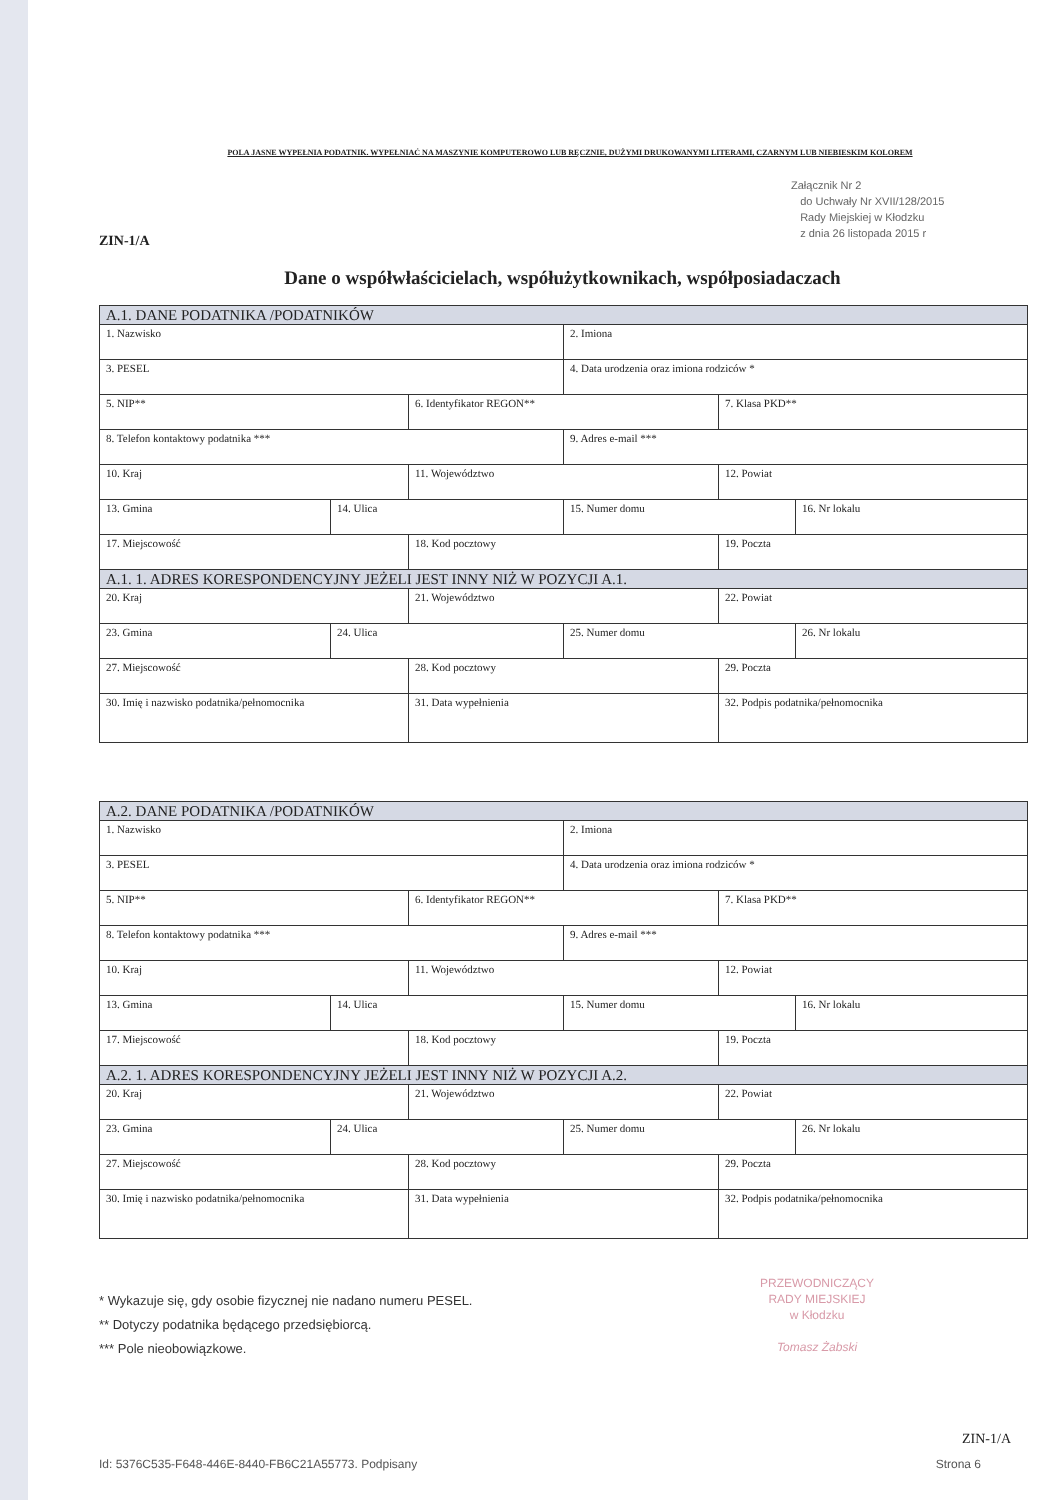POLA JASNE WYPEŁNIA PODATNIK. WYPEŁNIAĆ NA MASZYNIE KOMPUTEROWO LUB RĘCZNIE, DUŻYMI DRUKOWANYMI LITERAMI, CZARNYM LUB NIEBIESKIM KOLOREM
Załącznik Nr 2
do Uchwały Nr XVII/128/2015
Rady Miejskiej w Kłodzku
z dnia 26 listopada 2015 r
ZIN-1/A
Dane o współwłaścicielach, współużytkownikach, współposiadaczach
| A.1. DANE PODATNIKA /PODATNIKÓW | | | | | |
| --- | --- | --- | --- | --- | --- |
| 1. Nazwisko | | | 2. Imiona | | |
| 3. PESEL | | | 4. Data urodzenia oraz imiona rodziców * | | |
| 5. NIP** | | 6. Identyfikator REGON** | | 7. Klasa PKD** | |
| 8. Telefon kontaktowy podatnika *** | | | 9. Adres e-mail *** | | |
| 10. Kraj | | 11. Województwo | | 12. Powiat | |
| 13. Gmina | 14. Ulica | | 15. Numer domu | | 16. Nr lokalu |
| 17. Miejscowość | | 18. Kod pocztowy | | 19. Poczta | |
| A.1. 1. ADRES KORESPONDENCYJNY JEŻELI JEST INNY NIŻ W POZYCJI A.1. | | | | | |
| 20. Kraj | | 21. Województwo | | 22. Powiat | |
| 23. Gmina | 24. Ulica | | 25. Numer domu | | 26. Nr lokalu |
| 27. Miejscowość | | 28. Kod pocztowy | | 29. Poczta | |
| 30. Imię i nazwisko podatnika/pełnomocnika | | 31. Data wypełnienia | | 32. Podpis podatnika/pełnomocnika | |
| A.2. DANE PODATNIKA /PODATNIKÓW | | | | | |
| --- | --- | --- | --- | --- | --- |
| 1. Nazwisko | | | 2. Imiona | | |
| 3. PESEL | | | 4. Data urodzenia oraz imiona rodziców * | | |
| 5. NIP** | | 6. Identyfikator REGON** | | 7. Klasa PKD** | |
| 8. Telefon kontaktowy podatnika *** | | | 9. Adres e-mail *** | | |
| 10. Kraj | | 11. Województwo | | 12. Powiat | |
| 13. Gmina | 14. Ulica | | 15. Numer domu | | 16. Nr lokalu |
| 17. Miejscowość | | 18. Kod pocztowy | | 19. Poczta | |
| A.2. 1. ADRES KORESPONDENCYJNY JEŻELI JEST INNY NIŻ W POZYCJI A.2. | | | | | |
| 20. Kraj | | 21. Województwo | | 22. Powiat | |
| 23. Gmina | 24. Ulica | | 25. Numer domu | | 26. Nr lokalu |
| 27. Miejscowość | | 28. Kod pocztowy | | 29. Poczta | |
| 30. Imię i nazwisko podatnika/pełnomocnika | | 31. Data wypełnienia | | 32. Podpis podatnika/pełnomocnika | |
* Wykazuje się, gdy osobie fizycznej nie nadano numeru PESEL.
** Dotyczy podatnika będącego przedsiębiorcą.
*** Pole nieobowiązkowe.
PRZEWODNICZĄCY
RADY MIEJSKIEJ
w Kłodzku
Tomasz Żabski
ZIN-1/A
Id: 5376C535-F648-446E-8440-FB6C21A55773. Podpisany Strona 6